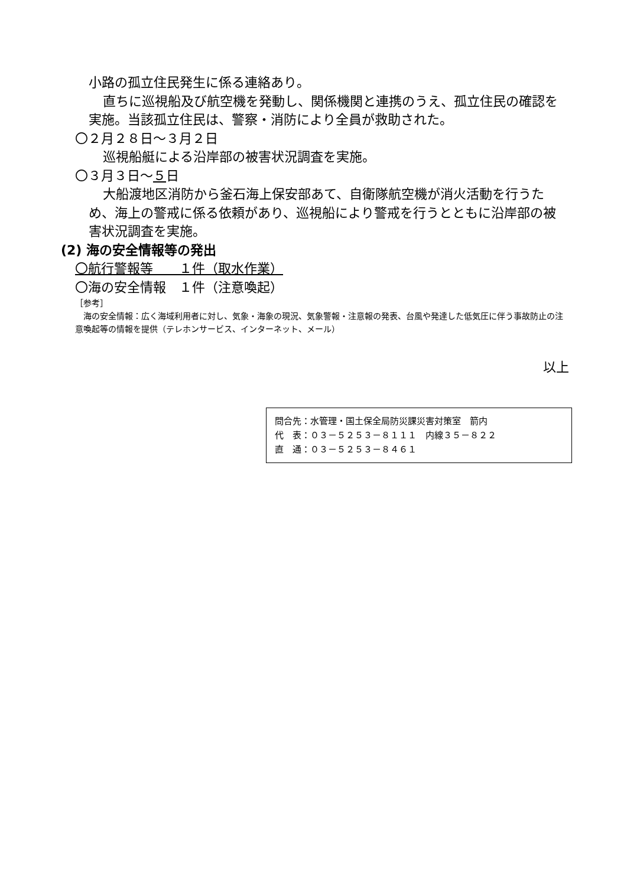小路の孤立住民発生に係る連絡あり。
直ちに巡視船及び航空機を発動し、関係機関と連携のうえ、孤立住民の確認を実施。当該孤立住民は、警察・消防により全員が救助された。
〇２月２８日～３月２日
巡視船艇による沿岸部の被害状況調査を実施。
〇３月３日～５日
大船渡地区消防から釜石海上保安部あて、自衛隊航空機が消火活動を行うため、海上の警戒に係る依頼があり、巡視船により警戒を行うとともに沿岸部の被害状況調査を実施。
(2) 海の安全情報等の発出
〇航行警報等　　１件（取水作業）
〇海の安全情報　１件（注意喚起）
［参考］
　海の安全情報：広く海域利用者に対し、気象・海象の現況、気象警報・注意報の発表、台風や発達した低気圧に伴う事故防止の注意喚起等の情報を提供（テレホンサービス、インターネット、メール）
以上
問合先：水管理・国土保全局防災課災害対策室　箭内
代　表：０３－５２５３－８１１１　内線３５－８２２
直　通：０３－５２５３－８４６１